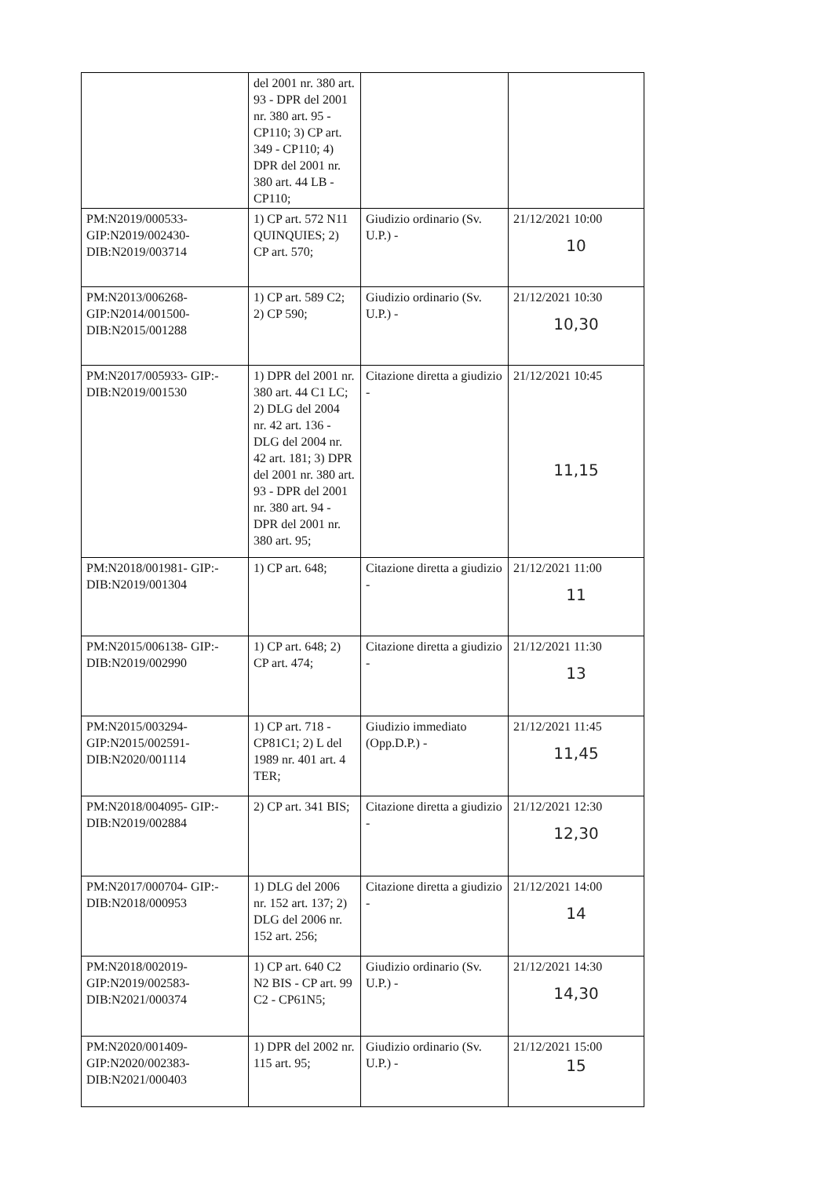| | del 2001 nr. 380 art. 93 - DPR del 2001 nr. 380 art. 95 - CP110; 3) CP art. 349 - CP110; 4) DPR del 2001 nr. 380 art. 44 LB - CP110; | | |
| PM:N2019/000533- GIP:N2019/002430- DIB:N2019/003714 | 1) CP art. 572 N11 QUINQUIES; 2) CP art. 570; | Giudizio ordinario (Sv. U.P.) - | 21/12/2021 10:00 10 |
| PM:N2013/006268- GIP:N2014/001500- DIB:N2015/001288 | 1) CP art. 589 C2; 2) CP 590; | Giudizio ordinario (Sv. U.P.) - | 21/12/2021 10:30 10,30 |
| PM:N2017/005933- GIP:- DIB:N2019/001530 | 1) DPR del 2001 nr. 380 art. 44 C1 LC; 2) DLG del 2004 nr. 42 art. 136 - DLG del 2004 nr. 42 art. 181; 3) DPR del 2001 nr. 380 art. 93 - DPR del 2001 nr. 380 art. 94 - DPR del 2001 nr. 380 art. 95; | Citazione diretta a giudizio - | 21/12/2021 10:45 11,15 |
| PM:N2018/001981- GIP:- DIB:N2019/001304 | 1) CP art. 648; | Citazione diretta a giudizio - | 21/12/2021 11:00 11 |
| PM:N2015/006138- GIP:- DIB:N2019/002990 | 1) CP art. 648; 2) CP art. 474; | Citazione diretta a giudizio - | 21/12/2021 11:30 13 |
| PM:N2015/003294- GIP:N2015/002591- DIB:N2020/001114 | 1) CP art. 718 - CP81C1; 2) L del 1989 nr. 401 art. 4 TER; | Giudizio immediato (Opp.D.P.) - | 21/12/2021 11:45 11,45 |
| PM:N2018/004095- GIP:- DIB:N2019/002884 | 2) CP art. 341 BIS; | Citazione diretta a giudizio - | 21/12/2021 12:30 12,30 |
| PM:N2017/000704- GIP:- DIB:N2018/000953 | 1) DLG del 2006 nr. 152 art. 137; 2) DLG del 2006 nr. 152 art. 256; | Citazione diretta a giudizio - | 21/12/2021 14:00 14 |
| PM:N2018/002019- GIP:N2019/002583- DIB:N2021/000374 | 1) CP art. 640 C2 N2 BIS - CP art. 99 C2 - CP61N5; | Giudizio ordinario (Sv. U.P.) - | 21/12/2021 14:30 14,30 |
| PM:N2020/001409- GIP:N2020/002383- DIB:N2021/000403 | 1) DPR del 2002 nr. 115 art. 95; | Giudizio ordinario (Sv. U.P.) - | 21/12/2021 15:00 15 |